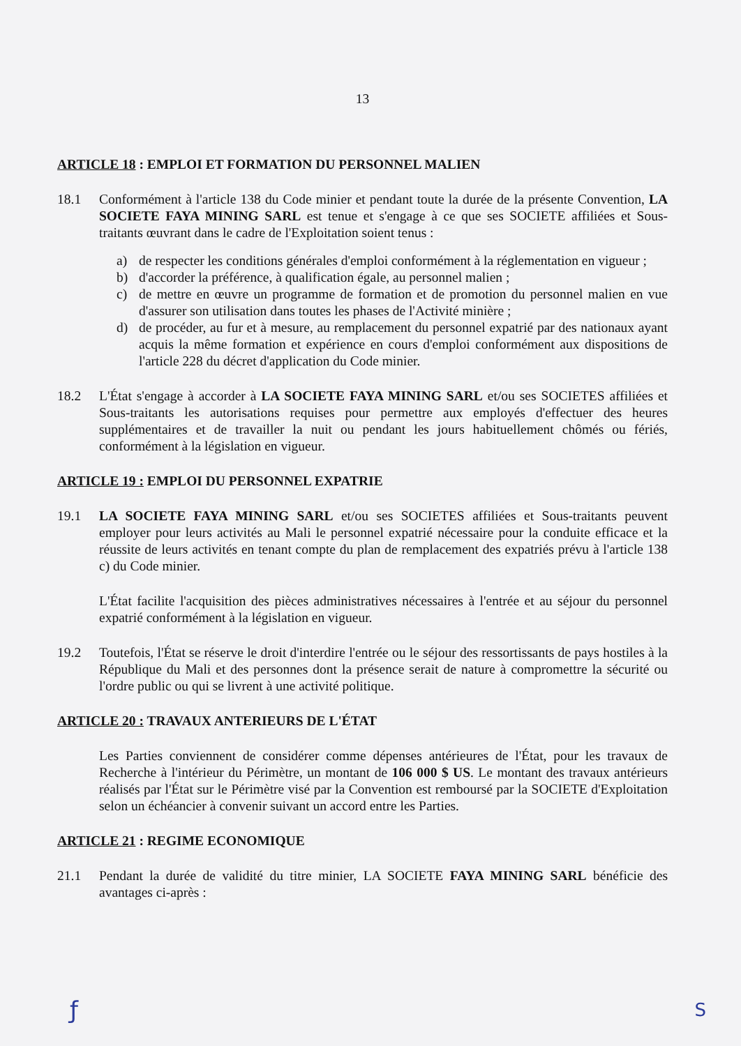13
ARTICLE 18 : EMPLOI ET FORMATION DU PERSONNEL MALIEN
18.1 Conformément à l'article 138 du Code minier et pendant toute la durée de la présente Convention, LA SOCIETE FAYA MINING SARL est tenue et s'engage à ce que ses SOCIETE affiliées et Sous-traitants œuvrant dans le cadre de l'Exploitation soient tenus :
a) de respecter les conditions générales d'emploi conformément à la réglementation en vigueur ;
b) d'accorder la préférence, à qualification égale, au personnel malien ;
c) de mettre en œuvre un programme de formation et de promotion du personnel malien en vue d'assurer son utilisation dans toutes les phases de l'Activité minière ;
d) de procéder, au fur et à mesure, au remplacement du personnel expatrié par des nationaux ayant acquis la même formation et expérience en cours d'emploi conformément aux dispositions de l'article 228 du décret d'application du Code minier.
18.2 L'État s'engage à accorder à LA SOCIETE FAYA MINING SARL et/ou ses SOCIETES affiliées et Sous-traitants les autorisations requises pour permettre aux employés d'effectuer des heures supplémentaires et de travailler la nuit ou pendant les jours habituellement chômés ou fériés, conformément à la législation en vigueur.
ARTICLE 19 : EMPLOI DU PERSONNEL EXPATRIE
19.1 LA SOCIETE FAYA MINING SARL et/ou ses SOCIETES affiliées et Sous-traitants peuvent employer pour leurs activités au Mali le personnel expatrié nécessaire pour la conduite efficace et la réussite de leurs activités en tenant compte du plan de remplacement des expatriés prévu à l'article 138 c) du Code minier.
L'État facilite l'acquisition des pièces administratives nécessaires à l'entrée et au séjour du personnel expatrié conformément à la législation en vigueur.
19.2 Toutefois, l'État se réserve le droit d'interdire l'entrée ou le séjour des ressortissants de pays hostiles à la République du Mali et des personnes dont la présence serait de nature à compromettre la sécurité ou l'ordre public ou qui se livrent à une activité politique.
ARTICLE 20 : TRAVAUX ANTERIEURS DE L'ÉTAT
Les Parties conviennent de considérer comme dépenses antérieures de l'État, pour les travaux de Recherche à l'intérieur du Périmètre, un montant de 106 000 $ US. Le montant des travaux antérieurs réalisés par l'État sur le Périmètre visé par la Convention est remboursé par la SOCIETE d'Exploitation selon un échéancier à convenir suivant un accord entre les Parties.
ARTICLE 21 : REGIME ECONOMIQUE
21.1 Pendant la durée de validité du titre minier, LA SOCIETE FAYA MINING SARL bénéficie des avantages ci-après :
ƒ S